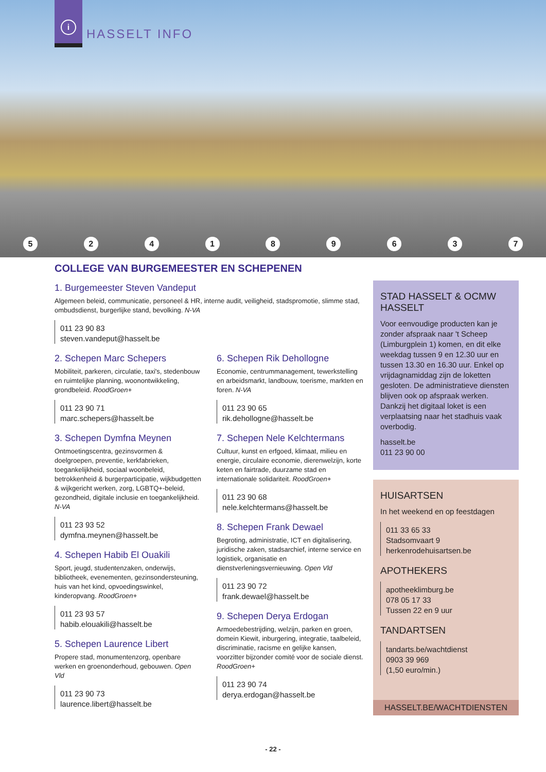i
HASSELT INFO
524189637
COLLEGE VAN BURGEMEESTER EN SCHEPENEN
1. Burgemeester Steven Vandeput
Algemeen beleid, communicatie, personeel & HR, interne audit, veiligheid, stadspromotie, slimme stad, ombudsdienst, burgerlijke stand, bevolking. N-VA
011 23 90 83
steven.vandeput@hasselt.be
2. Schepen Marc Schepers
Mobiliteit, parkeren, circulatie, taxi's, stedenbouw en ruimtelijke planning, woonontwikkeling, grondbeleid. RoodGroen+
011 23 90 71
marc.schepers@hasselt.be
3. Schepen Dymfna Meynen
Ontmoetingscentra, gezinsvormen & doelgroepen, preventie, kerkfabrieken, toegankelijkheid, sociaal woonbeleid, betrokkenheid & burgerparticipatie, wijkbudgetten & wijkgericht werken, zorg, LGBTQ+-beleid, gezondheid, digitale inclusie en toegankelijkheid. N-VA
011 23 93 52
dymfna.meynen@hasselt.be
4. Schepen Habib El Ouakili
Sport, jeugd, studentenzaken, onderwijs, bibliotheek, evenementen, gezinsondersteuning, huis van het kind, opvoedingswinkel, kinderopvang. RoodGroen+
011 23 93 57
habib.elouakili@hasselt.be
5. Schepen Laurence Libert
Propere stad, monumentenzorg, openbare werken en groenonderhoud, gebouwen. Open Vld
011 23 90 73
laurence.libert@hasselt.be
6. Schepen Rik Dehollogne
Economie, centrummanagement, tewerkstelling en arbeidsmarkt, landbouw, toerisme, markten en foren. N-VA
011 23 90 65
rik.dehollogne@hasselt.be
7. Schepen Nele Kelchtermans
Cultuur, kunst en erfgoed, klimaat, milieu en energie, circulaire economie, dierenwelzijn, korte keten en fairtrade, duurzame stad en internationale solidariteit. RoodGroen+
011 23 90 68
nele.kelchtermans@hasselt.be
8. Schepen Frank Dewael
Begroting, administratie, ICT en digitalisering, juridische zaken, stadsarchief, interne service en logistiek, organisatie en dienstverleningsvernieuwing. Open Vld
011 23 90 72
frank.dewael@hasselt.be
9. Schepen Derya Erdogan
Armoedebestrijding, welzijn, parken en groen, domein Kiewit, inburgering, integratie, taalbeleid, discriminatie, racisme en gelijke kansen, voorzitter bijzonder comité voor de sociale dienst. RoodGroen+
011 23 90 74
derya.erdogan@hasselt.be
STAD HASSELT & OCMW HASSELT
Voor eenvoudige producten kan je zonder afspraak naar 't Scheep (Limburgplein 1) komen, en dit elke weekdag tussen 9 en 12.30 uur en tussen 13.30 en 16.30 uur. Enkel op vrijdagnamiddag zijn de loketten gesloten. De administratieve diensten blijven ook op afspraak werken. Dankzij het digitaal loket is een verplaatsing naar het stadhuis vaak overbodig.
hasselt.be
011 23 90 00
HUISARTSEN
In het weekend en op feestdagen
011 33 65 33
Stadsomvaart 9
herkenrodehuisartsen.be
APOTHEKERS
apotheeklimburg.be
078 05 17 33
Tussen 22 en 9 uur
TANDARTSEN
tandarts.be/wachtdienst
0903 39 969
(1,50 euro/min.)
HASSELT.BE/WACHTDIENSTEN
- 22 -